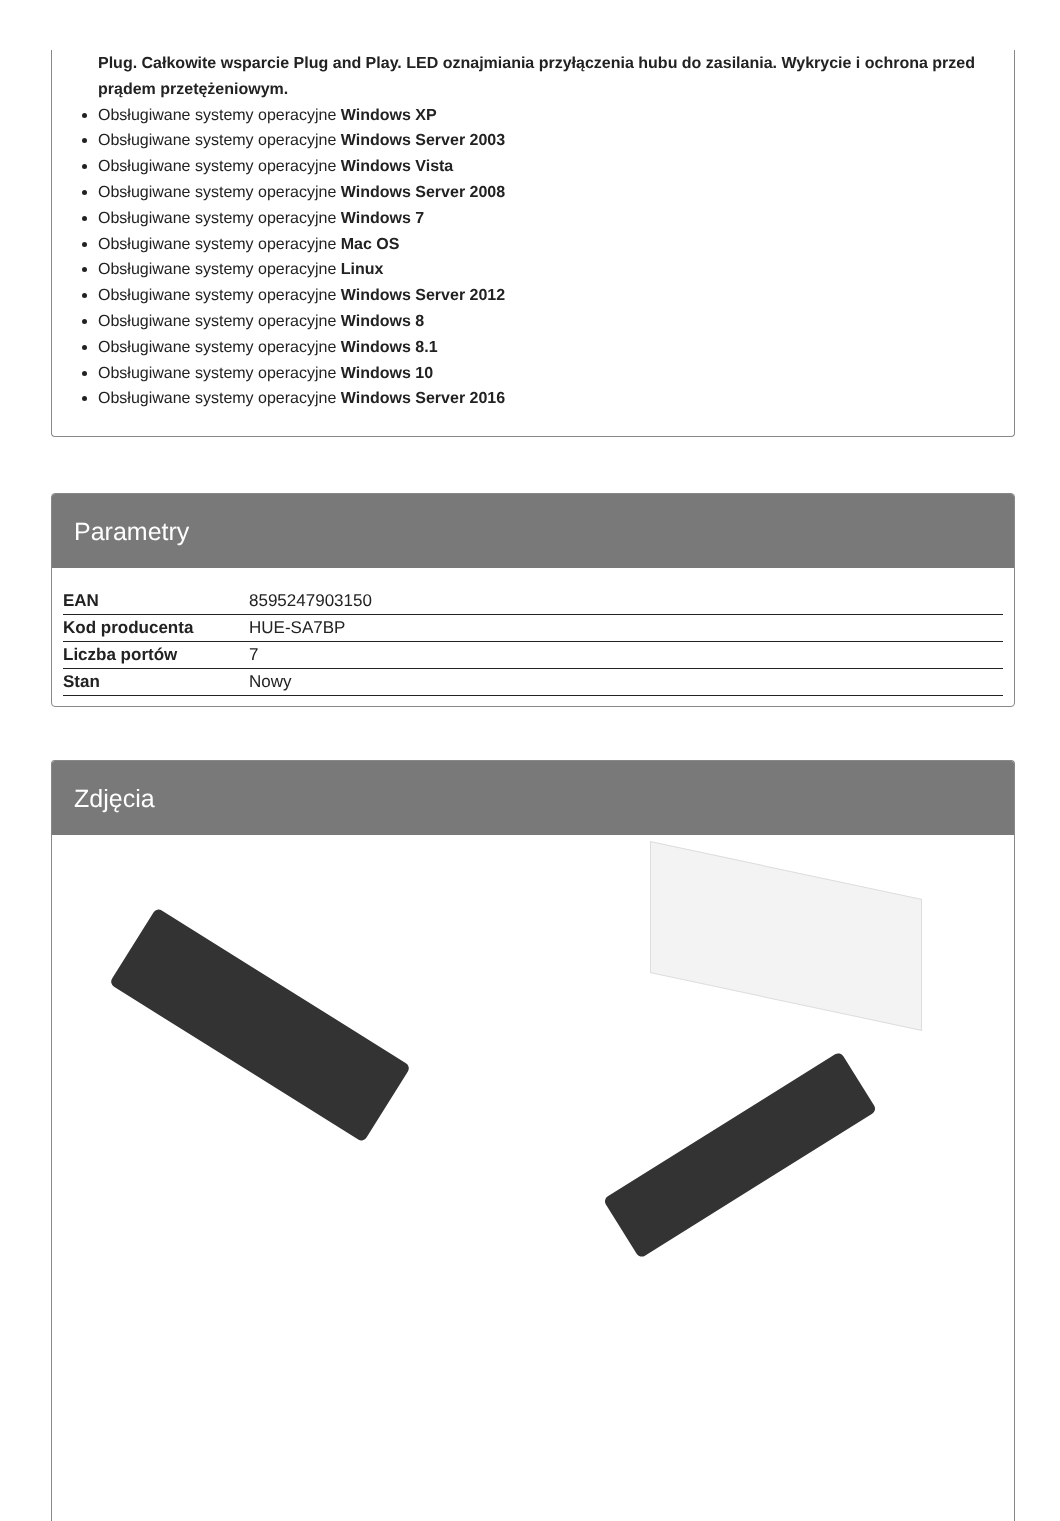Plug. Całkowite wsparcie Plug and Play. LED oznajmiania przyłączenia hubu do zasilania. Wykrycie i ochrona przed prądem przetężeniowym.
Obsługiwane systemy operacyjne Windows XP
Obsługiwane systemy operacyjne Windows Server 2003
Obsługiwane systemy operacyjne Windows Vista
Obsługiwane systemy operacyjne Windows Server 2008
Obsługiwane systemy operacyjne Windows 7
Obsługiwane systemy operacyjne Mac OS
Obsługiwane systemy operacyjne Linux
Obsługiwane systemy operacyjne Windows Server 2012
Obsługiwane systemy operacyjne Windows 8
Obsługiwane systemy operacyjne Windows 8.1
Obsługiwane systemy operacyjne Windows 10
Obsługiwane systemy operacyjne Windows Server 2016
Parametry
| EAN | 8595247903150 |
| Kod producenta | HUE-SA7BP |
| Liczba portów | 7 |
| Stan | Nowy |
Zdjęcia